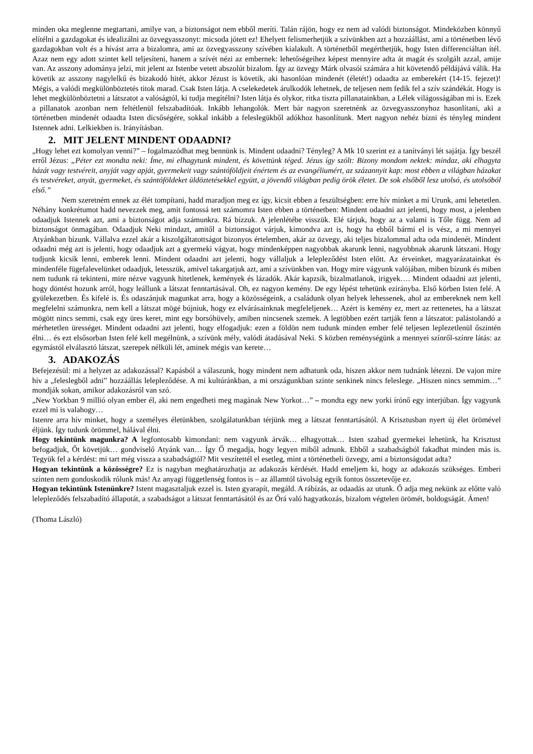minden oka meglenne megtartani, amilye van, a biztonságot nem ebből meríti. Talán rájön, hogy ez nem ad valódi biztonságot. Mindeközben könnyű elítélni a gazdagokat és idealizálni az özvegyasszonyt: micsoda jótett ez! Ehelyett felismerhetjük a szívünkben azt a hozzáállást, ami a történetben lévő gazdagokban volt és a hívást arra a bizalomra, ami az özvegyasszony szívében kialakult. A történetből megérthetjük, hogy Isten differenciáltan ítél. Azaz nem egy adott szintet kell teljesíteni, hanem a szívét nézi az embernek: lehetőségeihez képest mennyire adta át magát és szolgált azzal, amije van. Az asszony adománya jelzi, mit jelent az Istenbe vetett abszolút bizalom. Így az özvegy Márk olvasói számára a hit követendő példájává válik. Ha követik az asszony nagylelkű és bizakodó hitét, akkor Jézust is követik, aki hasonlóan mindenét (életét!) odaadta az emberekért (14-15. fejezet)! Mégis, a valódi megkülönböztetés titok marad. Csak Isten látja. A cselekedetek árulkodók lehetnek, de teljesen nem fedik fel a szív szándékát. Hogy is lehet megkülönböztetni a látszatot a valóságtól, ki tudja megítélni? Isten látja és olykor, ritka tiszta pillanatainkban, a Lélek világosságában mi is. Ezek a pillanatok azonban nem feltétlenül felszabadítóak. Inkább lehangolók. Mert bár nagyon szeretnénk az özvegyasszonyhoz hasonlítani, aki a történetben mindenét odaadta Isten dicsőségére, sokkal inkább a feleslegükből adókhoz hasonlítunk. Mert nagyon nehéz bízni és tényleg mindent Istennek adni. Lelkiekben is. Irányításban.
2. MIT JELENT MINDENT ODAADNI?
„Hogy lehet ezt komolyan venni?” – fogalmazódhat meg bennünk is. Mindent odaadni? Tényleg? A Mk 10 szerint ez a tanítványi lét sajátja. Így beszél erről Jézus: „Péter ezt mondta neki: Íme, mi elhagytunk mindent, és követtünk téged. Jézus így szólt: Bizony mondom nektek: mindaz, aki elhagyta házát vagy testvéreit, anyját vagy apját, gyermekeit vagy szántóföldjeit énértem és az evangéliumért, az százannyit kap: most ebben a világban házakat és testvéreket, anyát, gyermeket, és szántóföldeket üldöztetésekkel együtt, a jövendő világban pedig örök életet. De sok elsőből lesz utolsó, és utolsóból első.”
Nem szeretném ennek az élét tompítani, hadd maradjon meg ez így, kicsit ebben a feszültségben: erre hív minket a mi Urunk, ami lehetetlen. Néhány konkrétumot hadd nevezzek meg, amit fontossá tett számomra Isten ebben a történetben: Mindent odaadni azt jelenti, hogy most, a jelenben odaadjuk Istennek azt, ami a biztonságot adja számunkra. Rá bízzuk. A jelenlétébe visszük. Elé tárjuk, hogy az a valami is Tőle függ. Nem ad biztonságot önmagában. Odaadjuk Neki mindazt, amitől a biztonságot várjuk, kimondva azt is, hogy ha ebből bármi el is vész, a mi mennyei Atyánkban bízunk. Vállalva ezzel akár a kiszolgáltatottságot bizonyos értelemben, akár az özvegy, aki teljes bizalommal adta oda mindenét. Mindent odaadni még azt is jelenti, hogy odaadjuk azt a gyermeki vágyat, hogy mindenképpen nagyobbak akarunk lenni, nagyobbnak akarunk látszani. Hogy tudjunk kicsik lenni, emberek lenni. Mindent odaadni azt jelenti, hogy vállaljuk a lelepleződést Isten előtt. Az érveinket, magyarázatainkat és mindenféle fügefalevelünket odaadjuk, letesszük, amivel takargatjuk azt, ami a szívünkben van. Hogy mire vágyunk valójában, miben bízunk és miben nem tudunk rá tekinteni, mire nézve vagyunk hitetlenek, kemények és lázadók. Akár kapzsik, bizalmatlanok, irigyek…. Mindent odaadni azt jelenti, hogy döntést hozunk arról, hogy leállunk a látszat fenntartásával. Oh, ez nagyon kemény. De egy lépést tehetünk ezirányba. Első körben Isten felé. A gyülekezetben. És kifelé is. És odaszánjuk magunkat arra, hogy a közösségeink, a családunk olyan helyek lehessenek, ahol az embereknek nem kell megfelelni számunkra, nem kell a látszat mögé bújniuk, hogy ez elvárásainknak megfeleljenek… Azért is kemény ez, mert az rettenetes, ha a látszat mögött nincs semmi, csak egy üres keret, mint egy borsóhüvely, amiben nincsenek szemek. A legtöbben ezért tartják fenn a látszatot: palástolandó a mérhetetlen ürességet. Mindent odaadni azt jelenti, hogy elfogadjuk: ezen a földön nem tudunk minden ember felé teljesen leplezetlenül őszintén élni… és ezt elsősorban Isten felé kell megélnünk, a szívünk mély, valódi átadásával Neki. S közben reménységünk a mennyei színről-színre látás: az egymástól elválasztó látszat, szerepek nélküli lét, aminek mégis van kerete…
3. ADAKOZÁS
Befejezésül: mi a helyzet az adakozással? Kapásból a válaszunk, hogy mindent nem adhatunk oda, hiszen akkor nem tudnánk létezni. De vajon mire hív a „feleslegből adni” hozzáállás lelepleződése. A mi kultúránkban, a mi országunkban szinte senkinek nincs feleslege. „Hiszen nincs semmim…” mondják sokan, amikor adakozásról van szó.
„New Yorkban 9 millió olyan ember él, aki nem engedheti meg magának New Yorkot…” – mondta egy new yorki írónő egy interjúban. Így vagyunk ezzel mi is valahogy…
Istenre arra hív minket, hogy a személyes életünkben, szolgálatunkban térjünk meg a látszat fenntartásától. A Krisztusban nyert új élet örömével éljünk. Így tudunk örömmel, hálával élni.
Hogy tekintünk magunkra? A legfontosabb kimondani: nem vagyunk árvák… elhagyottak… Isten szabad gyermekei lehetünk, ha Krisztust befogadjuk, Őt követjük… gondviselő Atyánk van… Így Ő megadja, hogy legyen miből adnunk. Ebből a szabadságból fakadhat minden más is. Tegyük fel a kérdést: mi tart még vissza a szabadságtól? Mit veszítettél el esetleg, mint a történetbeli özvegy, ami a biztonságodat adta?
Hogyan tekintünk a közösségre? Ez is nagyban meghatározhatja az adakozás kérdését. Hadd emeljem ki, hogy az adakozás szükséges. Emberi szinten nem gondoskodik rólunk más! Az anyagi függetlenség fontos is – az államtól távolság egyik fontos összetevője ez.
Hogyan tekintünk Istenünkre? Istent magasztaljuk ezzel is. Isten gyarapít, megáld. A rábízás, az odaadás az utunk. Ő adja meg nekünk az előtte való lelepleződés felszabadító állapotát, a szabadságot a látszat fenntartásától és az Őrá való hagyatkozás, bizalom végtelen örömét, boldogságát. Ámen!
(Thoma László)